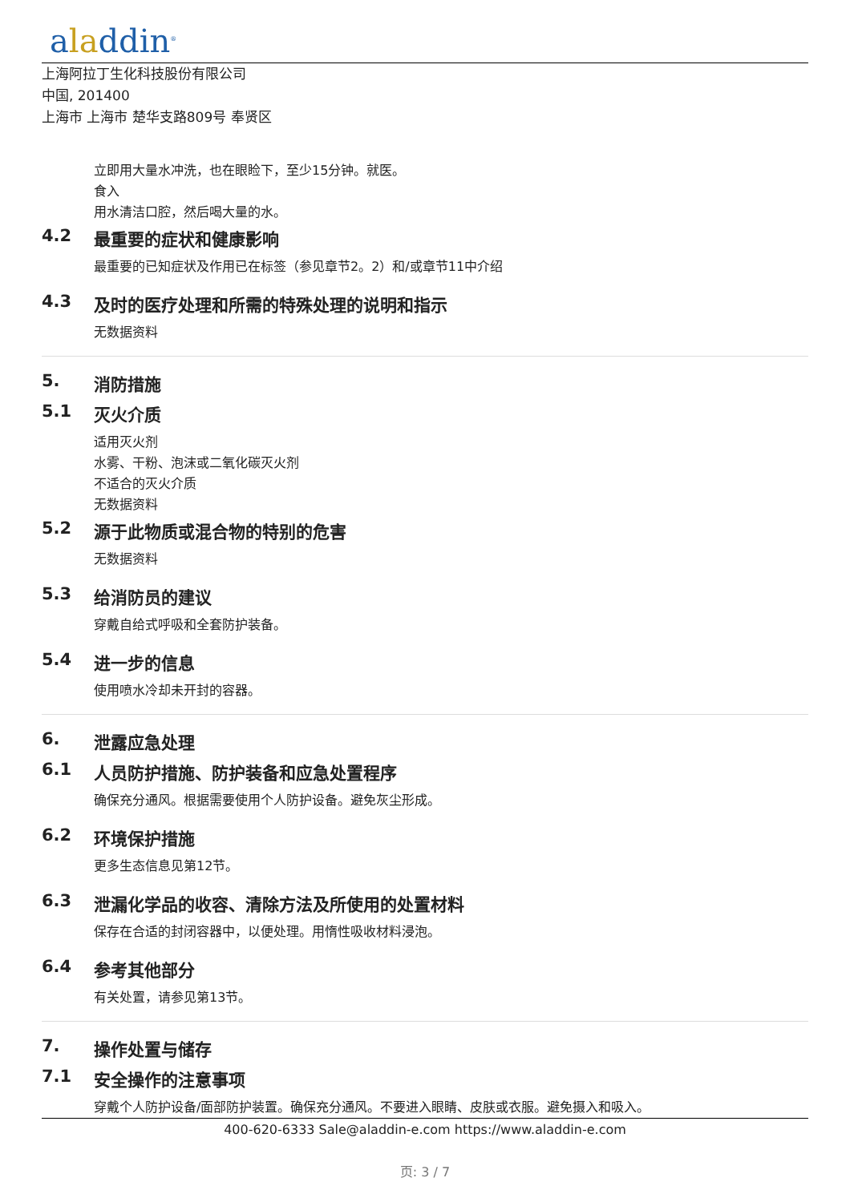aladdin<sup>®</sup>
上海阿拉丁生化科技股份有限公司
中国, 201400
上海市 上海市 楚华支路809号 奉贤区
立即用大量水冲洗，也在眼睑下，至少15分钟。就医。
食入
用水清洁口腔，然后喝大量的水。
4.2 最重要的症状和健康影响
最重要的已知症状及作用已在标签（参见章节2。2）和/或章节11中介绍
4.3 及时的医疗处理和所需的特殊处理的说明和指示
无数据资料
5. 消防措施
5.1 灭火介质
适用灭火剂
水雾、干粉、泡沫或二氧化碳灭火剂
不适合的灭火介质
无数据资料
5.2 源于此物质或混合物的特别的危害
无数据资料
5.3 给消防员的建议
穿戴自给式呼吸和全套防护装备。
5.4 进一步的信息
使用喷水冷却未开封的容器。
6. 泄露应急处理
6.1 人员防护措施、防护装备和应急处置程序
确保充分通风。根据需要使用个人防护设备。避免灰尘形成。
6.2 环境保护措施
更多生态信息见第12节。
6.3 泄漏化学品的收容、清除方法及所使用的处置材料
保存在合适的封闭容器中，以便处理。用惰性吸收材料浸泡。
6.4 参考其他部分
有关处置，请参见第13节。
7. 操作处置与储存
7.1 安全操作的注意事项
穿戴个人防护设备/面部防护装置。确保充分通风。不要进入眼睛、皮肤或衣服。避免摄入和吸入。
400-620-6333 Sale@aladdin-e.com https://www.aladdin-e.com
页: 3 / 7